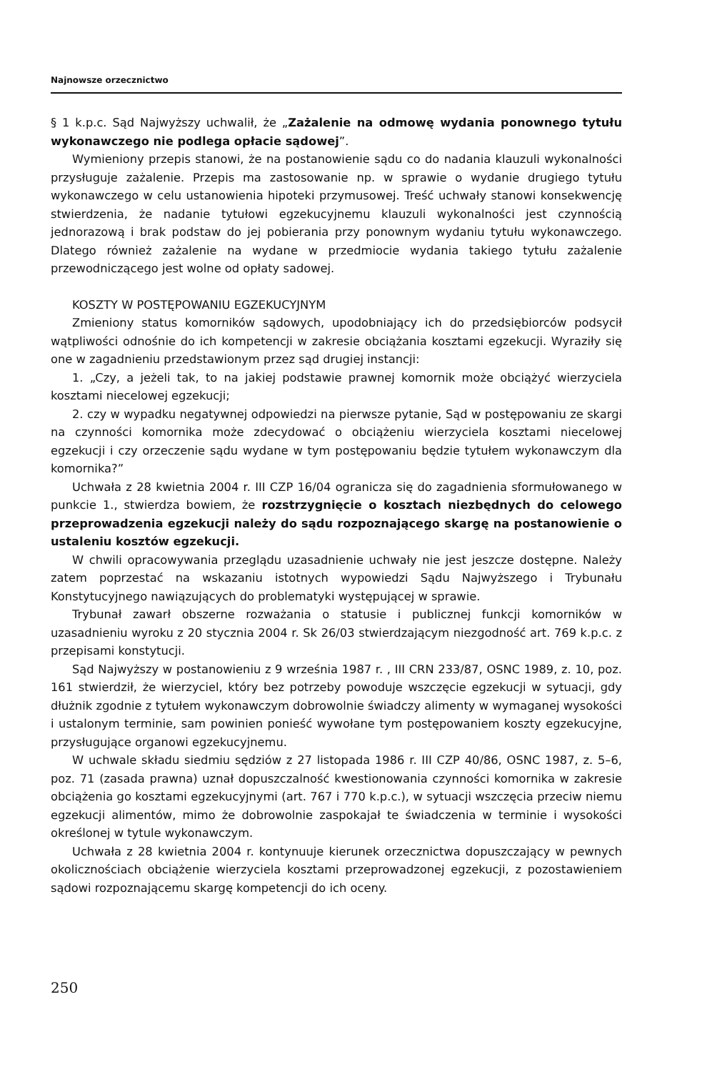Najnowsze orzecznictwo
§ 1 k.p.c. Sąd Najwyższy uchwalił, że „Zażalenie na odmowę wydania ponownego tytułu wykonawczego nie podlega opłacie sądowej”.
Wymieniony przepis stanowi, że na postanowienie sądu co do nadania klauzuli wykonalności przysługuje zażalenie. Przepis ma zastosowanie np. w sprawie o wydanie drugiego tytułu wykonawczego w celu ustanowienia hipoteki przymusowej. Treść uchwały stanowi konsekwencję stwierdzenia, że nadanie tytułowi egzekucyjnemu klauzuli wykonalności jest czynnością jednorazową i brak podstaw do jej pobierania przy ponownym wydaniu tytułu wykonawczego. Dlatego również zażalenie na wydane w przedmiocie wydania takiego tytułu zażalenie przewodniczącego jest wolne od opłaty sadowej.
KOSZTY W POSTĘPOWANIU EGZEKUCYJNYM
Zmieniony status komorników sądowych, upodobniający ich do przedsiębiorców podsycił wątpliwości odnośnie do ich kompetencji w zakresie obciążania kosztami egzekucji. Wyraziły się one w zagadnieniu przedstawionym przez sąd drugiej instancji:
1. „Czy, a jeżeli tak, to na jakiej podstawie prawnej komornik może obciążyć wierzyciela kosztami niecelowej egzekucji;
2. czy w wypadku negatywnej odpowiedzi na pierwsze pytanie, Sąd w postępowaniu ze skargi na czynności komornika może zdecydować o obciążeniu wierzyciela kosztami niecelowej egzekucji i czy orzeczenie sądu wydane w tym postępowaniu będzie tytułem wykonawczym dla komornika?”
Uchwała z 28 kwietnia 2004 r. III CZP 16/04 ogranicza się do zagadnienia sformułowanego w punkcie 1., stwierdza bowiem, że rozstrzygnięcie o kosztach niezbędnych do celowego przeprowadzenia egzekucji należy do sądu rozpoznającego skargę na postanowienie o ustaleniu kosztów egzekucji.
W chwili opracowywania przeglądu uzasadnienie uchwały nie jest jeszcze dostępne. Należy zatem poprzestać na wskazaniu istotnych wypowiedzi Sądu Najwyższego i Trybunału Konstytucyjnego nawiązujących do problematyki występującej w sprawie.
Trybunał zawarł obszerne rozważania o statusie i publicznej funkcji komorników w uzasadnieniu wyroku z 20 stycznia 2004 r. Sk 26/03 stwierdzającym niezgodność art. 769 k.p.c. z przepisami konstytucji.
Sąd Najwyższy w postanowieniu z 9 września 1987 r. , III CRN 233/87, OSNC 1989, z. 10, poz. 161 stwierdził, że wierzyciel, który bez potrzeby powoduje wszczęcie egzekucji w sytuacji, gdy dłużnik zgodnie z tytułem wykonawczym dobrowolnie świadczy alimenty w wymaganej wysokości i ustalonym terminie, sam powinien ponieść wywołane tym postępowaniem koszty egzekucyjne, przysługujące organowi egzekucyjnemu.
W uchwale składu siedmiu sędziów z 27 listopada 1986 r. III CZP 40/86, OSNC 1987, z. 5–6, poz. 71 (zasada prawna) uznał dopuszczalność kwestionowania czynności komornika w zakresie obciążenia go kosztami egzekucyjnymi (art. 767 i 770 k.p.c.), w sytuacji wszczęcia przeciw niemu egzekucji alimentów, mimo że dobrowolnie zaspokajał te świadczenia w terminie i wysokości określonej w tytule wykonawczym.
Uchwała z 28 kwietnia 2004 r. kontynuuje kierunek orzecznictwa dopuszczający w pewnych okolicznościach obciążenie wierzyciela kosztami przeprowadzonej egzekucji, z pozostawieniem sądowi rozpoznającemu skargę kompetencji do ich oceny.
250